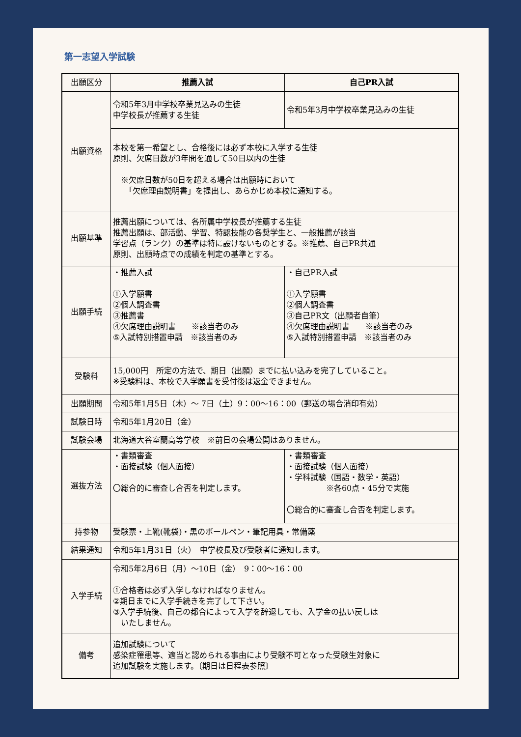第一志望入学試験
| 出願区分 | 推薦入試 | 自己PR入試 |
| 出願資格 | 令和5年3月中学校卒業見込みの生徒 中学校長が推薦する生徒 | 令和5年3月中学校卒業見込みの生徒 |
| | 本校を第一希望とし、合格後には必ず本校に入学する生徒 原則、欠席日数が3年間を通して50日以内の生徒 ※欠席日数が50日を超える場合は出願時において 「欠席理由説明書」を提出し、あらかじめ本校に通知する。 | |
| 出願基準 | 推薦出願については、各所属中学校長が推薦する生徒 推薦出願は、部活動、学習、特認技能の各奨学生と、一般推薦が該当 学習点（ランク）の基準は特に設けないものとする。※推薦、自己PR共通 原則、出願時点での成績を判定の基準とする。 | |
| 出願手続 | ・推薦入試 ①入学願書 ②個人調査書 ③推薦書 ④欠席理由説明書 ※該当者のみ ⑤入試特別措置申請 ※該当者のみ | ・自己PR入試 ①入学願書 ②個人調査書 ③自己PR文（出願者自筆） ④欠席理由説明書 ※該当者のみ ⑤入試特別措置申請 ※該当者のみ |
| 受験料 | 15,000円 所定の方法で、期日（出願）までに払い込みを完了していること。 ※受験料は、本校で入学願書を受付後は返金できません。 | |
| 出願期間 | 令和5年1月5日（木）～ 7日（土）9：00～16：00（郵送の場合消印有効） | |
| 試験日時 | 令和5年1月20日（金） | |
| 試験会場 | 北海道大谷室蘭高等学校 ※前日の会場公開はありません。 | |
| 選抜方法 | ・書類審査 ・面接試験（個人面接） 〇総合的に審査し合否を判定します。 | ・書類審査 ・面接試験（個人面接） ・学科試験（国語・数学・英語） ※各60点・45分で実施 〇総合的に審査し合否を判定します。 |
| 持参物 | 受験票・上靴(靴袋)・黒のボールペン・筆記用具・常備薬 | |
| 結果通知 | 令和5年1月31日（火） 中学校長及び受験者に通知します。 | |
| 入学手続 | 令和5年2月6日（月）～10日（金） 9：00～16：00 ①合格者は必ず入学しなければなりません。 ②期日までに入学手続きを完了して下さい。 ③入学手続後、自己の都合によって入学を辞退しても、入学金の払い戻しは いたしません。 | |
| 備考 | 追加試験について 感染症罹患等、適当と認められる事由により受験不可となった受験生対象に 追加試験を実施します。〔期日は日程表参照〕 | |